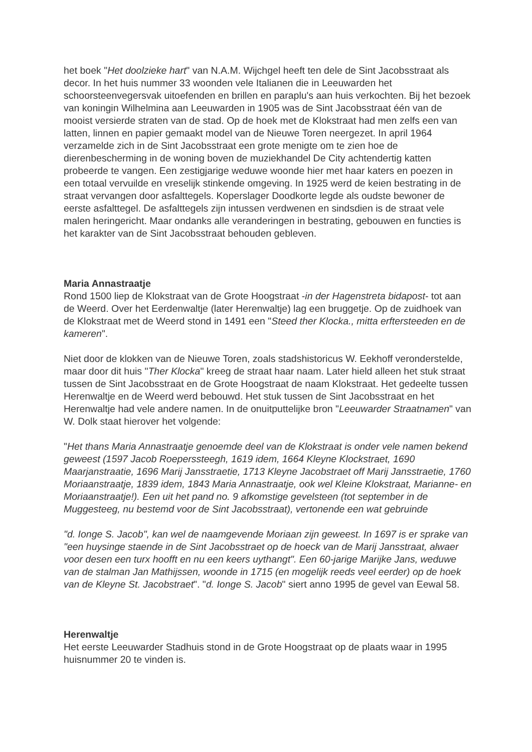het boek "Het doolzieke hart" van N.A.M. Wijchgel heeft ten dele de Sint Jacobsstraat als decor. In het huis nummer 33 woonden vele Italianen die in Leeuwarden het schoorsteenvegersvak uitoefenden en brillen en paraplu's aan huis verkochten. Bij het bezoek van koningin Wilhelmina aan Leeuwarden in 1905 was de Sint Jacobsstraat één van de mooist versierde straten van de stad. Op de hoek met de Klokstraat had men zelfs een van latten, linnen en papier gemaakt model van de Nieuwe Toren neergezet. In april 1964 verzamelde zich in de Sint Jacobsstraat een grote menigte om te zien hoe de dierenbescherming in de woning boven de muziekhandel De City achtendertig katten probeerde te vangen. Een zestigjarige weduwe woonde hier met haar katers en poezen in een totaal vervuilde en vreselijk stinkende omgeving. In 1925 werd de keien bestrating in de straat vervangen door asfalttegels. Koperslager Doodkorte legde als oudste bewoner de eerste asfalttegel. De asfalttegels zijn intussen verdwenen en sindsdien is de straat vele malen heringericht. Maar ondanks alle veranderingen in bestrating, gebouwen en functies is het karakter van de Sint Jacobsstraat behouden gebleven.
Maria Annastraatje
Rond 1500 liep de Klokstraat van de Grote Hoogstraat -in der Hagenstreta bidapost- tot aan de Weerd. Over het Eerdenwaltje (later Herenwaltje) lag een bruggetje. Op de zuidhoek van de Klokstraat met de Weerd stond in 1491 een "Steed ther Klocka., mitta erftersteeden en de kameren".
Niet door de klokken van de Nieuwe Toren, zoals stadshistoricus W. Eekhoff veronderstelde, maar door dit huis "Ther Klocka" kreeg de straat haar naam. Later hield alleen het stuk straat tussen de Sint Jacobsstraat en de Grote Hoogstraat de naam Klokstraat. Het gedeelte tussen Herenwaltje en de Weerd werd bebouwd. Het stuk tussen de Sint Jacobsstraat en het Herenwaltje had vele andere namen. In de onuitputtelijke bron "Leeuwarder Straatnamen" van W. Dolk staat hierover het volgende:
"Het thans Maria Annastraatje genoemde deel van de Klokstraat is onder vele namen bekend geweest (1597 Jacob Roeperssteegh, 1619 idem, 1664 Kleyne Klockstraet, 1690 Maarjanstraatie, 1696 Marij Jansstraetie, 1713 Kleyne Jacobstraet off Marij Jansstraetie, 1760 Moriaanstraatje, 1839 idem, 1843 Maria Annastraatje, ook wel Kleine Klokstraat, Marianne- en Moriaanstraatje!). Een uit het pand no. 9 afkomstige gevelsteen (tot september in de Muggesteeg, nu bestemd voor de Sint Jacobsstraat), vertonende een wat gebruinde
"d. Ionge S. Jacob", kan wel de naamgevende Moriaan zijn geweest. In 1697 is er sprake van "een huysinge staende in de Sint Jacobsstraet op de hoeck van de Marij Jansstraat, alwaer voor desen een turx hoofft en nu een keers uythangt". Een 60-jarige Marijke Jans, weduwe van de stalman Jan Mathijssen, woonde in 1715 (en mogelijk reeds veel eerder) op de hoek van de Kleyne St. Jacobstraet". "d. Ionge S. Jacob" siert anno 1995 de gevel van Eewal 58.
Herenwaltje
Het eerste Leeuwarder Stadhuis stond in de Grote Hoogstraat op de plaats waar in 1995 huisnummer 20 te vinden is.